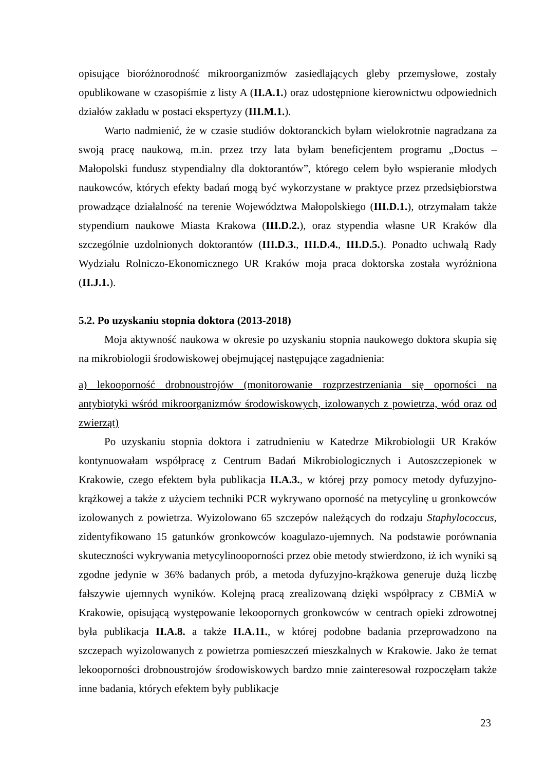opisujące bioróżnorodność mikroorganizmów zasiedlających gleby przemysłowe, zostały opublikowane w czasopiśmie z listy A (II.A.1.) oraz udostępnione kierownictwu odpowiednich działów zakładu w postaci ekspertyzy (III.M.1.).
Warto nadmienić, że w czasie studiów doktoranckich byłam wielokrotnie nagradzana za swoją pracę naukową, m.in. przez trzy lata byłam beneficjentem programu „Doctus – Małopolski fundusz stypendialny dla doktorantów”, którego celem było wspieranie młodych naukowców, których efekty badań mogą być wykorzystane w praktyce przez przedsiębiorstwa prowadzące działalność na terenie Województwa Małopolskiego (III.D.1.), otrzymałam także stypendium naukowe Miasta Krakowa (III.D.2.), oraz stypendia własne UR Kraków dla szczególnie uzdolnionych doktorantów (III.D.3., III.D.4., III.D.5.). Ponadto uchwałą Rady Wydziału Rolniczo-Ekonomicznego UR Kraków moja praca doktorska została wyróżniona (II.J.1.).
5.2. Po uzyskaniu stopnia doktora (2013-2018)
Moja aktywność naukowa w okresie po uzyskaniu stopnia naukowego doktora skupia się na mikrobiologii środowiskowej obejmującej następujące zagadnienia:
a) lekooporność drobnoustrojów (monitorowanie rozprzestrzeniania się oporności na antybiotyki wśród mikroorganizmów środowiskowych, izolowanych z powietrza, wód oraz od zwierząt)
Po uzyskaniu stopnia doktora i zatrudnieniu w Katedrze Mikrobiologii UR Kraków kontynuowałam współpracę z Centrum Badań Mikrobiologicznych i Autoszczepionek w Krakowie, czego efektem była publikacja II.A.3., w której przy pomocy metody dyfuzyjno-krążkowej a także z użyciem techniki PCR wykrywano oporność na metycylinę u gronkowców izolowanych z powietrza. Wyizolowano 65 szczepów należących do rodzaju Staphylococcus, zidentyfikowano 15 gatunków gronkowców koagulazo-ujemnych. Na podstawie porównania skuteczności wykrywania metycylinooporności przez obie metody stwierdzono, iż ich wyniki są zgodne jedynie w 36% badanych prób, a metoda dyfuzyjno-krążkowa generuje dużą liczbę fałszywie ujemnych wyników. Kolejną pracą zrealizowaną dzięki współpracy z CBMiA w Krakowie, opisującą występowanie lekoopornych gronkowców w centrach opieki zdrowotnej była publikacja II.A.8. a także II.A.11., w której podobne badania przeprowadzono na szczepach wyizolowanych z powietrza pomieszczeń mieszkalnych w Krakowie. Jako że temat lekooporności drobnoustrojów środowiskowych bardzo mnie zainteresował rozpoczęłam także inne badania, których efektem były publikacje
23